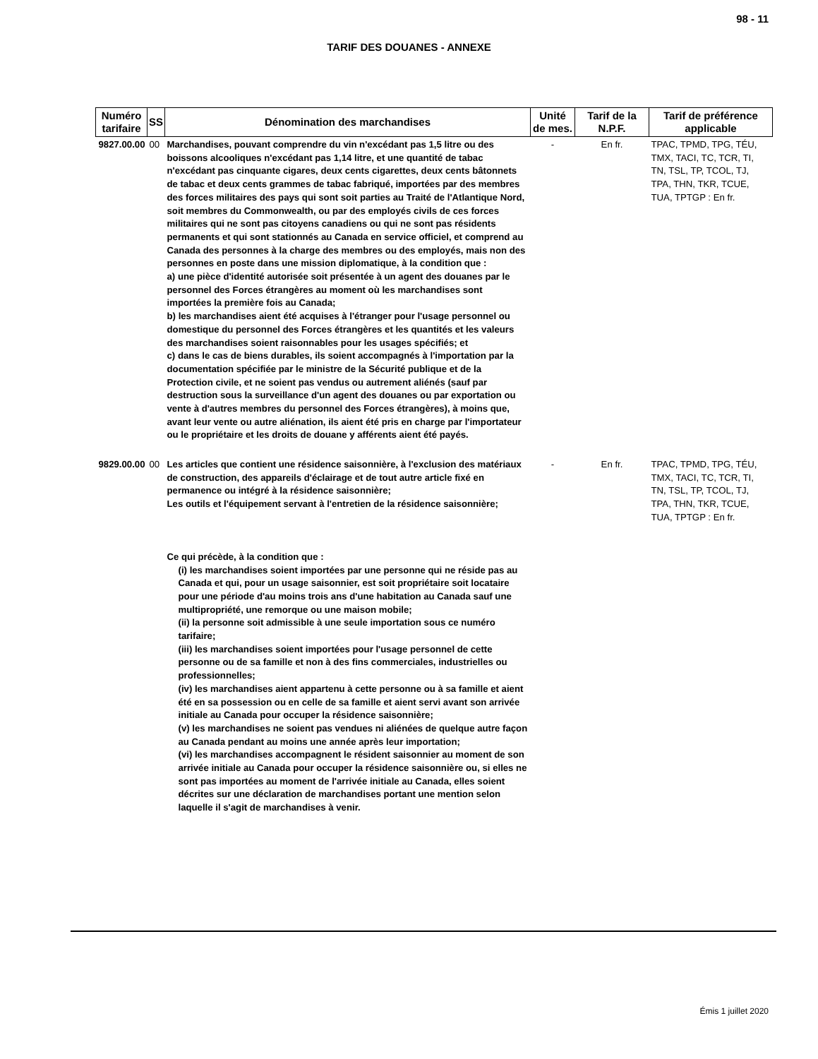98 - 11
TARIF DES DOUANES - ANNEXE
| Numéro tarifaire | SS | Dénomination des marchandises | Unité de mes. | Tarif de la N.P.F. | Tarif de préférence applicable |
| --- | --- | --- | --- | --- | --- |
| 9827.00.00 | 00 | Marchandises, pouvant comprendre du vin n'excédant pas 1,5 litre ou des boissons alcooliques n'excédant pas 1,14 litre, et une quantité de tabac n'excédant pas cinquante cigares, deux cents cigarettes, deux cents bâtonnets de tabac et deux cents grammes de tabac fabriqué, importées par des membres des forces militaires des pays qui sont soit parties au Traité de l'Atlantique Nord, soit membres du Commonwealth, ou par des employés civils de ces forces militaires qui ne sont pas citoyens canadiens ou qui ne sont pas résidents permanents et qui sont stationnés au Canada en service officiel, et comprend au Canada des personnes à la charge des membres ou des employés, mais non des personnes en poste dans une mission diplomatique, à la condition que : a) une pièce d'identité autorisée soit présentée à un agent des douanes par le personnel des Forces étrangères au moment où les marchandises sont importées la première fois au Canada; b) les marchandises aient été acquises à l'étranger pour l'usage personnel ou domestique du personnel des Forces étrangères et les quantités et les valeurs des marchandises soient raisonnables pour les usages spécifiés; et c) dans le cas de biens durables, ils soient accompagnés à l'importation par la documentation spécifiée par le ministre de la Sécurité publique et de la Protection civile, et ne soient pas vendus ou autrement aliénés (sauf par destruction sous la surveillance d'un agent des douanes ou par exportation ou vente à d'autres membres du personnel des Forces étrangères), à moins que, avant leur vente ou autre aliénation, ils aient été pris en charge par l'importateur ou le propriétaire et les droits de douane y afférents aient été payés. | - | En fr. | TPAC, TPMD, TPG, TÉU, TMX, TACI, TC, TCR, TI, TN, TSL, TP, TCOL, TJ, TPA, THN, TKR, TCUE, TUA, TPTGP : En fr. |
| 9829.00.00 | 00 | Les articles que contient une résidence saisonnière, à l'exclusion des matériaux de construction, des appareils d'éclairage et de tout autre article fixé en permanence ou intégré à la résidence saisonnière; Les outils et l'équipement servant à l'entretien de la résidence saisonnière; Ce qui précède, à la condition que : (i) les marchandises soient importées par une personne qui ne réside pas au Canada et qui, pour un usage saisonnier, est soit propriétaire soit locataire pour une période d'au moins trois ans d'une habitation au Canada sauf une multipropriété, une remorque ou une maison mobile; (ii) la personne soit admissible à une seule importation sous ce numéro tarifaire; (iii) les marchandises soient importées pour l'usage personnel de cette personne ou de sa famille et non à des fins commerciales, industrielles ou professionnelles; (iv) les marchandises aient appartenu à cette personne ou à sa famille et aient été en sa possession ou en celle de sa famille et aient servi avant son arrivée initiale au Canada pour occuper la résidence saisonnière; (v) les marchandises ne soient pas vendues ni aliénées de quelque autre façon au Canada pendant au moins une année après leur importation; (vi) les marchandises accompagnent le résident saisonnier au moment de son arrivée initiale au Canada pour occuper la résidence saisonnière ou, si elles ne sont pas importées au moment de l'arrivée initiale au Canada, elles soient décrites sur une déclaration de marchandises portant une mention selon laquelle il s'agit de marchandises à venir. | - | En fr. | TPAC, TPMD, TPG, TÉU, TMX, TACI, TC, TCR, TI, TN, TSL, TP, TCOL, TJ, TPA, THN, TKR, TCUE, TUA, TPTGP : En fr. |
Émis 1 juillet 2020